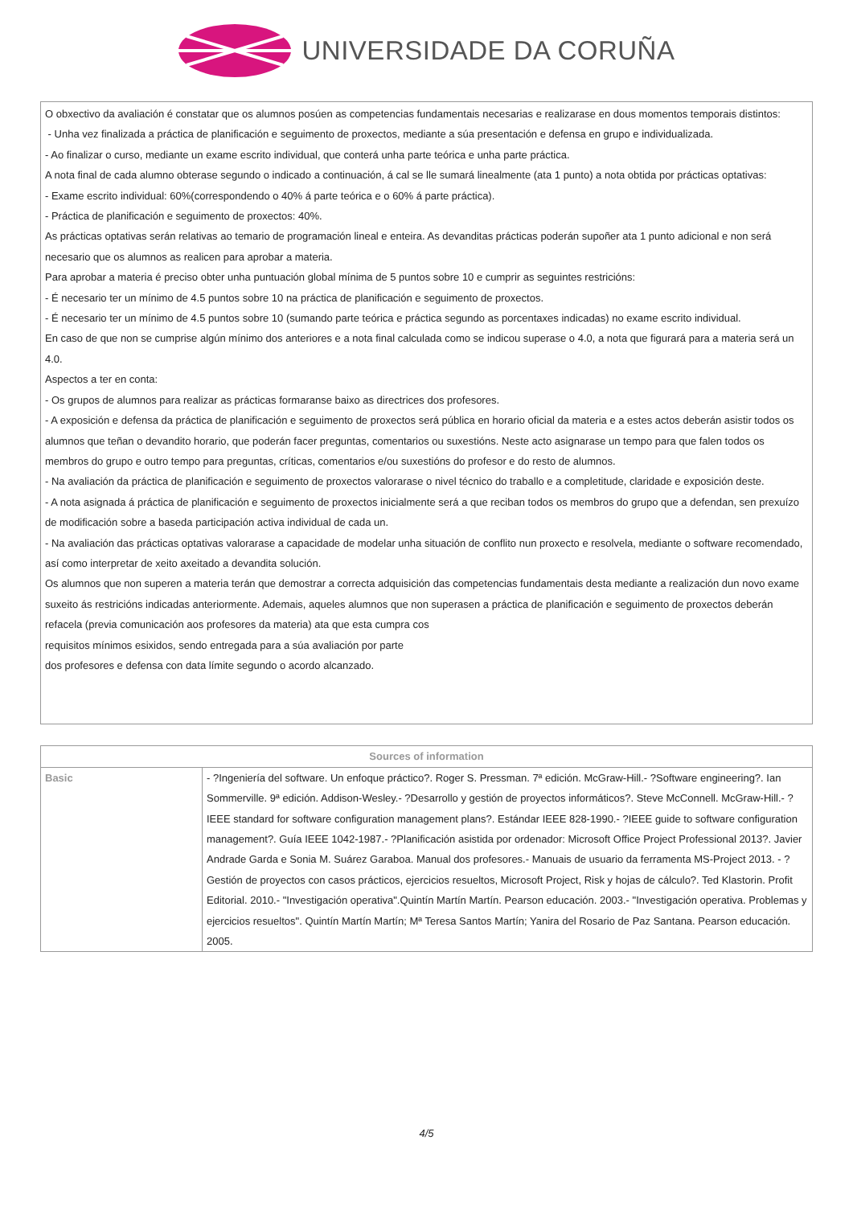UNIVERSIDADE DA CORUÑA
O obxectivo da avaliación é constatar que os alumnos posúen as competencias fundamentais necesarias e realizarase en dous momentos temporais distintos:
- Unha vez finalizada a práctica de planificación e seguimento de proxectos, mediante a súa presentación e defensa en grupo e individualizada.
- Ao finalizar o curso, mediante un exame escrito individual, que conterá unha parte teórica e unha parte práctica.
A nota final de cada alumno obterase segundo o indicado a continuación, á cal se lle sumará linealmente (ata 1 punto) a nota obtida por prácticas optativas:
- Exame escrito individual: 60%(correspondendo o 40% á parte teórica e o 60% á parte práctica).
- Práctica de planificación e seguimento de proxectos: 40%.
As prácticas optativas serán relativas ao temario de programación lineal e enteira. As devanditas prácticas poderán supoñer ata 1 punto adicional e non será necesario que os alumnos as realicen para aprobar a materia.
Para aprobar a materia é preciso obter unha puntuación global mínima de 5 puntos sobre 10 e cumprir as seguintes restricións:
- É necesario ter un mínimo de 4.5 puntos sobre 10 na práctica de planificación e seguimento de proxectos.
- É necesario ter un mínimo de 4.5 puntos sobre 10 (sumando parte teórica e práctica segundo as porcentaxes indicadas) no exame escrito individual.
En caso de que non se cumprise algún mínimo dos anteriores e a nota final calculada como se indicou superase o 4.0, a nota que figurará para a materia será un 4.0.
Aspectos a ter en conta:
- Os grupos de alumnos para realizar as prácticas formaranse baixo as directrices dos profesores.
- A exposición e defensa da práctica de planificación e seguimento de proxectos será pública en horario oficial da materia e a estes actos deberán asistir todos os alumnos que teñan o devandito horario, que poderán facer preguntas, comentarios ou suxestións. Neste acto asignarase un tempo para que falen todos os membros do grupo e outro tempo para preguntas, críticas, comentarios e/ou suxestións do profesor e do resto de alumnos.
- Na avaliación da práctica de planificación e seguimento de proxectos valorarase o nivel técnico do traballo e a completitude, claridade e exposición deste.
- A nota asignada á práctica de planificación e seguimento de proxectos inicialmente será a que reciban todos os membros do grupo que a defendan, sen prexuízo de modificación sobre a baseda participación activa individual de cada un.
- Na avaliación das prácticas optativas valorarase a capacidade de modelar unha situación de conflito nun proxecto e resolvela, mediante o software recomendado, así como interpretar de xeito axeitado a devandita solución.
Os alumnos que non superen a materia terán que demostrar a correcta adquisición das competencias fundamentais desta mediante a realización dun novo exame suxeito ás restricións indicadas anteriormente. Ademais, aqueles alumnos que non superasen a práctica de planificación e seguimento de proxectos deberán refacela (previa comunicación aos profesores da materia) ata que esta cumpra cos
requisitos mínimos esixidos, sendo entregada para a súa avaliación por parte
dos profesores e defensa con data límite segundo o acordo alcanzado.
| Sources of information | |
| --- | --- |
| Basic | - ?Ingeniería del software. Un enfoque práctico?. Roger S. Pressman. 7ª edición. McGraw-Hill.- ?Software engineering?. Ian Sommerville. 9ª edición. Addison-Wesley.- ?Desarrollo y gestión de proyectos informáticos?. Steve McConnell. McGraw-Hill.- ?IEEE standard for software configuration management plans?. Estándar IEEE 828-1990.- ?IEEE guide to software configuration management?. Guía IEEE 1042-1987.- ?Planificación asistida por ordenador: Microsoft Office Project Professional 2013?. Javier Andrade Garda e Sonia M. Suárez Garaboa. Manual dos profesores.- Manuais de usuario da ferramenta MS-Project 2013. - ?Gestión de proyectos con casos prácticos, ejercicios resueltos, Microsoft Project, Risk y hojas de cálculo?. Ted Klastorin. Profit Editorial. 2010.- "Investigación operativa".Quintín Martín Martín. Pearson educación. 2003.- "Investigación operativa. Problemas y ejercicios resueltos". Quintín Martín Martín; Mª Teresa Santos Martín; Yanira del Rosario de Paz Santana. Pearson educación. 2005. |
4/5